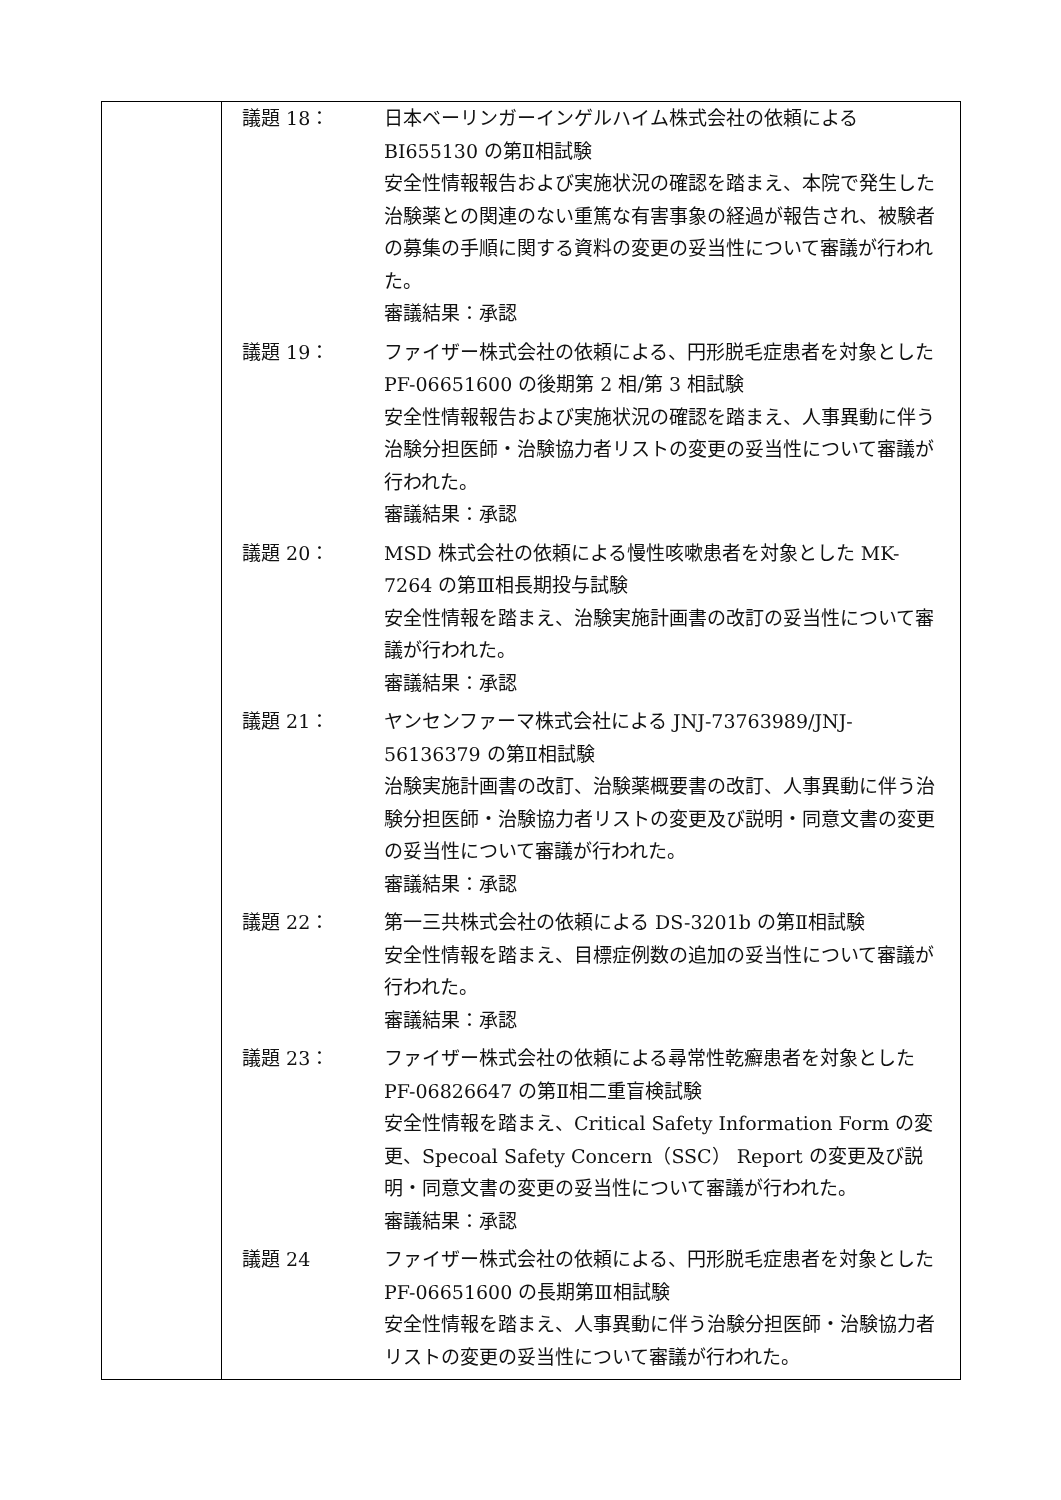| | / 議題 18： / 日本ベーリンガーインゲルハイム株式会社の依頼による BI655130 の第Ⅱ相試験 安全性情報報告および実施状況の確認を踏まえ、本院で発生した治験薬との関連のない重篤な有害事象の経過が報告され、被験者の募集の手順に関する資料の変更の妥当性について審議が行われた。 審議結果：承認 / / 議題 19： / ファイザー株式会社の依頼による、円形脱毛症患者を対象とした PF-06651600 の後期第 2 相/第 3 相試験 安全性情報報告および実施状況の確認を踏まえ、人事異動に伴う治験分担医師・治験協力者リストの変更の妥当性について審議が行われた。 審議結果：承認 / / 議題 20： / MSD 株式会社の依頼による慢性咳嗽患者を対象とした MK-7264 の第Ⅲ相長期投与試験 安全性情報を踏まえ、治験実施計画書の改訂の妥当性について審議が行われた。 審議結果：承認 / / 議題 21： / ヤンセンファーマ株式会社による JNJ-73763989/JNJ-56136379 の第Ⅱ相試験 治験実施計画書の改訂、治験薬概要書の改訂、人事異動に伴う治験分担医師・治験協力者リストの変更及び説明・同意文書の変更の妥当性について審議が行われた。 審議結果：承認 / / 議題 22： / 第一三共株式会社の依頼による DS-3201b の第Ⅱ相試験 安全性情報を踏まえ、目標症例数の追加の妥当性について審議が行われた。 審議結果：承認 / / 議題 23： / ファイザー株式会社の依頼による尋常性乾癬患者を対象とした PF-06826647 の第Ⅱ相二重盲検試験 安全性情報を踏まえ、Critical Safety Information Form の変更、Specoal Safety Concern（SSC） Report の変更及び説明・同意文書の変更の妥当性について審議が行われた。 審議結果：承認 / / 議題 24 / ファイザー株式会社の依頼による、円形脱毛症患者を対象とした PF-06651600 の長期第Ⅲ相試験 安全性情報を踏まえ、人事異動に伴う治験分担医師・治験協力者リストの変更の妥当性について審議が行われた。 / |